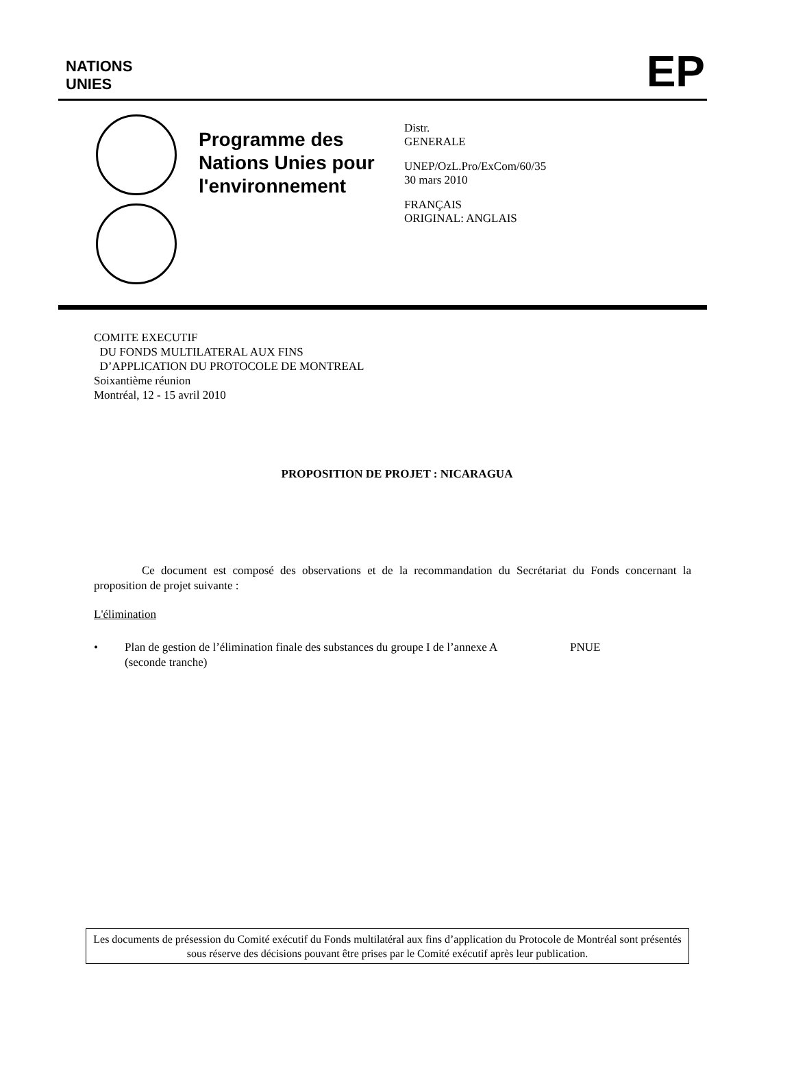NATIONS
UNIES
EP
Programme des Nations Unies pour l'environnement
Distr.
GENERALE
UNEP/OzL.Pro/ExCom/60/35
30 mars 2010
FRANÇAIS
ORIGINAL: ANGLAIS
COMITE EXECUTIF
DU FONDS MULTILATERAL AUX FINS
D’APPLICATION DU PROTOCOLE DE MONTREAL
Soixantième réunion
Montréal, 12 - 15 avril 2010
PROPOSITION DE PROJET : NICARAGUA
Ce document est composé des observations et de la recommandation du Secrétariat du Fonds concernant la proposition de projet suivante :
L'élimination
• Plan de gestion de l’élimination finale des substances du groupe I de l’annexe A (seconde tranche) PNUE
Les documents de présession du Comité exécutif du Fonds multilatéral aux fins d’application du Protocole de Montréal sont présentés sous réserve des décisions pouvant être prises par le Comité exécutif après leur publication.